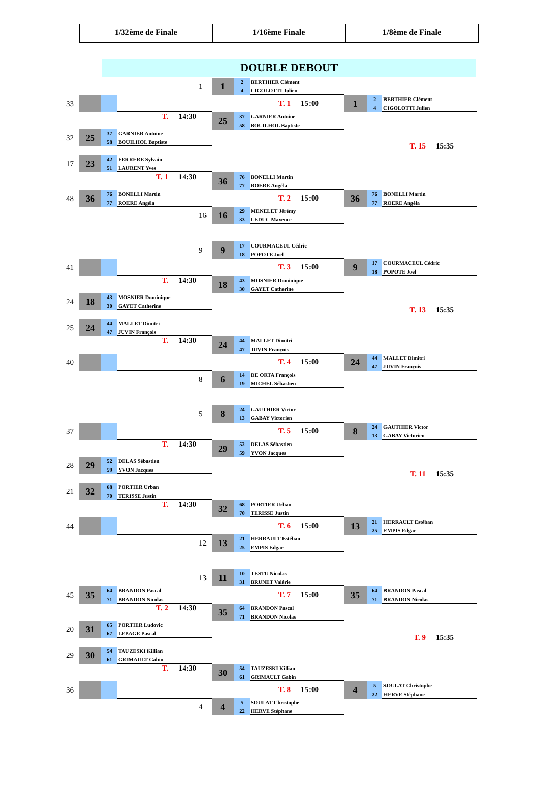1/32ème de Finale 1/16ème Finale 1/8ème de Finale
DOUBLE DEBOUT
33
T. 14:30
32
25
37 GARNIER Antoine
58 BOUILHOL Baptiste
17
23
42 FERRERE Sylvain
51 LAURENT Yves
T. 1 14:30
48
36
76 BONELLI Martin
77 ROERE Angéla
1
1
2 BERTHIER Clément
4 CIGOLOTTI Julien
T. 1 15:00
25
37 GARNIER Antoine
58 BOUILHOL Baptiste
36
76 BONELLI Martin
77 ROERE Angéla
T. 2 15:00
16
16
29 MENELET Jérémy
33 LEDUC Maxence
1
2 BERTHIER Clément
4 CIGOLOTTI Julien
T. 15 15:35
36
76 BONELLI Martin
77 ROERE Angéla
41
T. 14:30
24
18
43 MOSNIER Dominique
30 GAYET Catherine
25
24
44 MALLET Dimitri
47 JUVIN François
T. 14:30
40
9
9
17 COURMACEUL Cédric
18 POPOTE Joël
T. 3 15:00
18
43 MOSNIER Dominique
30 GAYET Catherine
24
44 MALLET Dimitri
47 JUVIN François
T. 4 15:00
8
6
14 DE ORTA François
19 MICHEL Sébastien
9
17 COURMACEUL Cédric
18 POPOTE Joël
T. 13 15:35
24
44 MALLET Dimitri
47 JUVIN François
37
T. 14:30
28
29
52 DELAS Sébastien
59 YVON Jacques
21
32
68 PORTIER Urban
70 TERISSE Justin
T. 14:30
44
5
8
24 GAUTHIER Victor
13 GABAY Victorien
T. 5 15:00
29
52 DELAS Sébastien
59 YVON Jacques
32
68 PORTIER Urban
70 TERISSE Justin
T. 6 15:00
12
13
21 HERRAULT Estéban
25 EMPIS Edgar
8
24 GAUTHIER Victor
13 GABAY Victorien
T. 11 15:35
13
21 HERRAULT Estéban
25 EMPIS Edgar
45
35
64 BRANDON Pascal
71 BRANDON Nicolas
T. 2 14:30
20
31
65 PORTIER Ludovic
67 LEPAGE Pascal
29
30
54 TAUZESKI Killian
61 GRIMAULT Gabin
T. 14:30
36
13
11
10 TESTU Nicolas
31 BRUNET Valérie
T. 7 15:00
35
64 BRANDON Pascal
71 BRANDON Nicolas
30
54 TAUZESKI Killian
61 GRIMAULT Gabin
T. 8 15:00
4
4
5 SOULAT Christophe
22 HERVE Stéphane
35
64 BRANDON Pascal
71 BRANDON Nicolas
T. 9 15:35
4
5 SOULAT Christophe
22 HERVE Stéphane